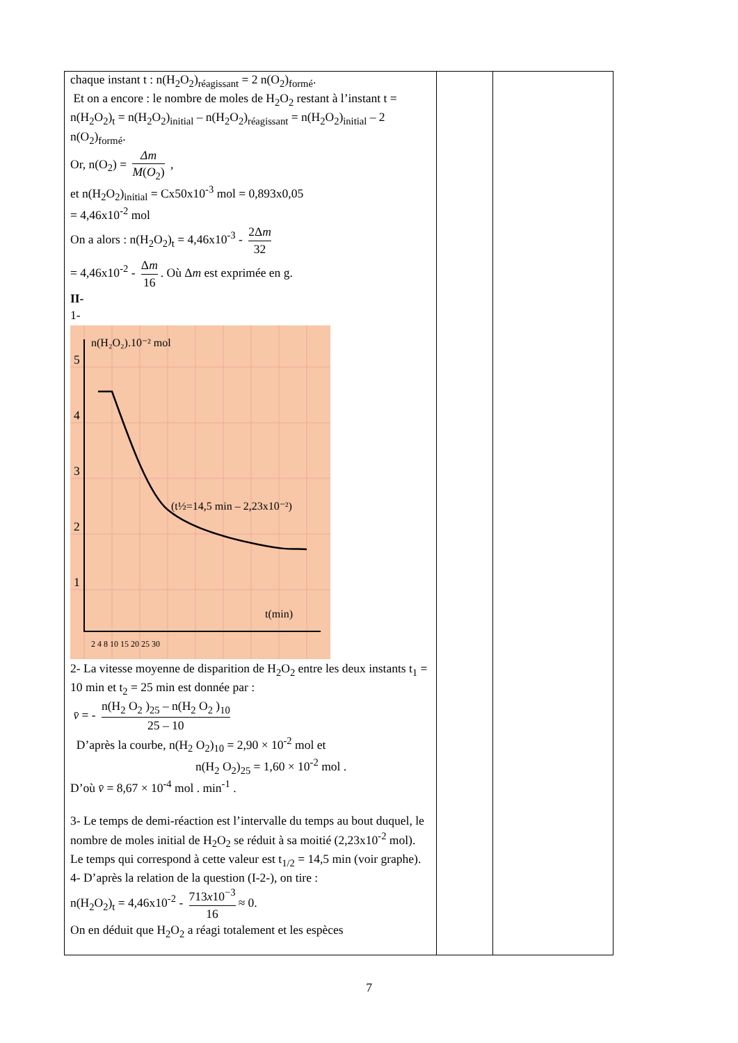| chaque instant t : n(H<sub>2</sub>O<sub>2</sub>)<sub>réagissant</sub> = 2 n(O<sub>2</sub>)<sub>formé</sub>. Et on a encore : le nombre de moles de H<sub>2</sub>O<sub>2</sub> restant à l’instant t = n(H<sub>2</sub>O<sub>2</sub>)<sub>t</sub> = n(H<sub>2</sub>O<sub>2</sub>)<sub>initial</sub> – n(H<sub>2</sub>O<sub>2</sub>)<sub>réagissant</sub> = n(H<sub>2</sub>O<sub>2</sub>)<sub>initial</sub> – 2 n(O<sub>2</sub>)<sub>formé</sub>. Or, n(O<sub>2</sub>) = Δm M ( O<sub>2</sub>) , et n(H<sub>2</sub>O<sub>2</sub>)<sub>initial</sub> = Cx50x10<sup>-3</sup> mol = 0,893x0,05 = 4,46x10<sup>-2</sup> mol On a alors : n(H<sub>2</sub>O<sub>2</sub>)<sub>t</sub> = 4,46x10<sup>-3</sup> - 2Δ m 32 = 4,46x10<sup>-2</sup> - Δ m 16 . Où Δ m est exprimée en g. II- 1- n(H₂O₂).10⁻² mol (t½=14,5 min – 2,23x10⁻²) t(min) 5 4 3 2 1 2 4 8 10 15 20 25 30 2- La vitesse moyenne de disparition de H<sub>2</sub>O<sub>2</sub> entre les deux instants t<sub>1</sub> = 10 min et t<sub>2</sub> = 25 min est donnée par : v̄ = - n(H<sub>2</sub> O<sub>2</sub> )<sub>25</sub> – n(H<sub>2</sub> O<sub>2</sub> )<sub>10</sub> 25 – 10 D’après la courbe, n(H<sub>2</sub> O<sub>2</sub>)<sub>10</sub> = 2,90 × 10<sup>-2</sup> mol et n(H<sub>2</sub> O<sub>2</sub>)<sub>25</sub> = 1,60 × 10<sup>-2</sup> mol . D’où v̄ = 8,67 × 10<sup>-4</sup> mol . min<sup>-1</sup> . 3- Le temps de demi-réaction est l’intervalle du temps au bout duquel, le nombre de moles initial de H<sub>2</sub>O<sub>2</sub> se réduit à sa moitié (2,23x10<sup>-2</sup> mol). Le temps qui correspond à cette valeur est t<sub>1/2</sub> = 14,5 min (voir graphe). 4- D’après la relation de la question (I-2-), on tire : n(H<sub>2</sub>O<sub>2</sub>)<sub>t</sub> = 4,46x10<sup>-2</sup> - 713 x 10<sup>−3</sup> 16 ≈ 0. On en déduit que H<sub>2</sub>O<sub>2</sub> a réagi totalement et les espèces | | |
7